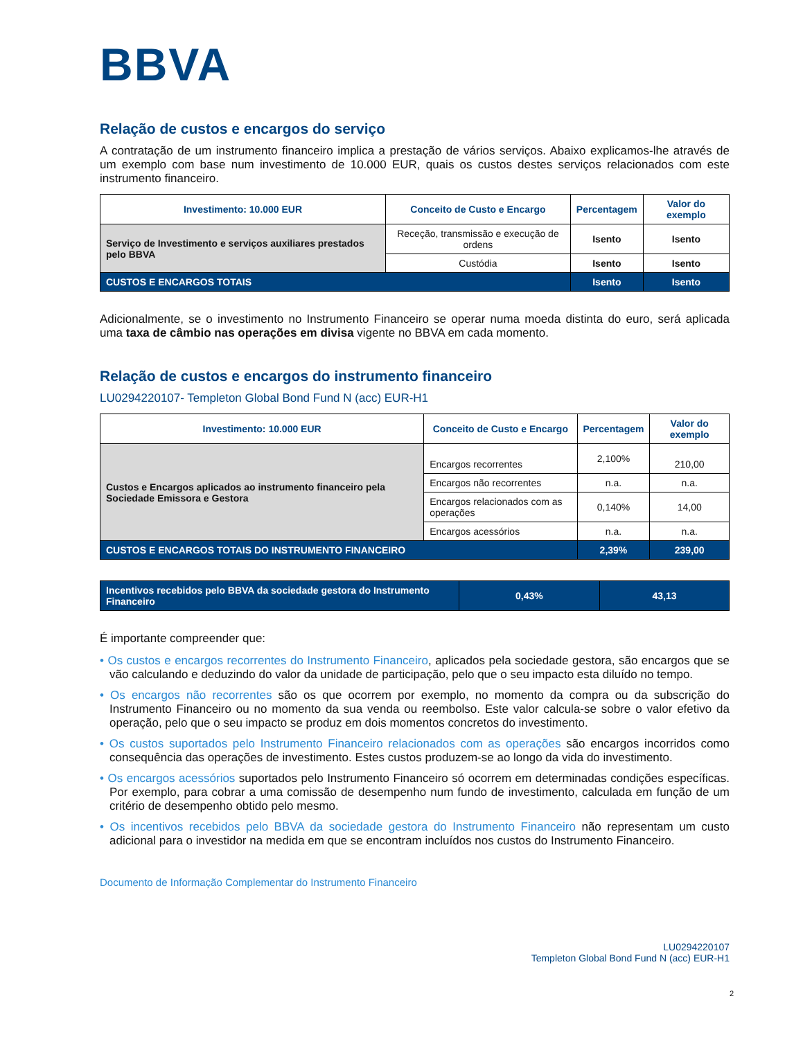BBVA
Relação de custos e encargos do serviço
A contratação de um instrumento financeiro implica a prestação de vários serviços. Abaixo explicamos-lhe através de um exemplo com base num investimento de 10.000 EUR, quais os custos destes serviços relacionados com este instrumento financeiro.
| Investimento: 10.000 EUR | Conceito de Custo e Encargo | Percentagem | Valor do exemplo |
| --- | --- | --- | --- |
| Serviço de Investimento e serviços auxiliares prestados pelo BBVA | Receção, transmissão e execução de ordens | Isento | Isento |
| | Custódia | Isento | Isento |
| CUSTOS E ENCARGOS TOTAIS | | Isento | Isento |
Adicionalmente, se o investimento no Instrumento Financeiro se operar numa moeda distinta do euro, será aplicada uma taxa de câmbio nas operações em divisa vigente no BBVA em cada momento.
Relação de custos e encargos do instrumento financeiro
LU0294220107- Templeton Global Bond Fund N (acc) EUR-H1
| Investimento: 10.000 EUR | Conceito de Custo e Encargo | Percentagem | Valor do exemplo |
| --- | --- | --- | --- |
| Custos e Encargos aplicados ao instrumento financeiro pela Sociedade Emissora e Gestora | Encargos recorrentes | 2,100% | 210,00 |
| | Encargos não recorrentes | n.a. | n.a. |
| | Encargos relacionados com as operações | 0,140% | 14,00 |
| | Encargos acessórios | n.a. | n.a. |
| CUSTOS E ENCARGOS TOTAIS DO INSTRUMENTO FINANCEIRO | | 2,39% | 239,00 |
| Incentivos recebidos pelo BBVA da sociedade gestora do Instrumento Financeiro | 0,43% | 43,13 |
É importante compreender que:
• Os custos e encargos recorrentes do Instrumento Financeiro, aplicados pela sociedade gestora, são encargos que se vão calculando e deduzindo do valor da unidade de participação, pelo que o seu impacto esta diluído no tempo.
• Os encargos não recorrentes são os que ocorrem por exemplo, no momento da compra ou da subscrição do Instrumento Financeiro ou no momento da sua venda ou reembolso. Este valor calcula-se sobre o valor efetivo da operação, pelo que o seu impacto se produz em dois momentos concretos do investimento.
• Os custos suportados pelo Instrumento Financeiro relacionados com as operações são encargos incorridos como consequência das operações de investimento. Estes custos produzem-se ao longo da vida do investimento.
• Os encargos acessórios suportados pelo Instrumento Financeiro só ocorrem em determinadas condições específicas. Por exemplo, para cobrar a uma comissão de desempenho num fundo de investimento, calculada em função de um critério de desempenho obtido pelo mesmo.
• Os incentivos recebidos pelo BBVA da sociedade gestora do Instrumento Financeiro não representam um custo adicional para o investidor na medida em que se encontram incluídos nos custos do Instrumento Financeiro.
Documento de Informação Complementar do Instrumento Financeiro
LU0294220107
Templeton Global Bond Fund N (acc) EUR-H1
2